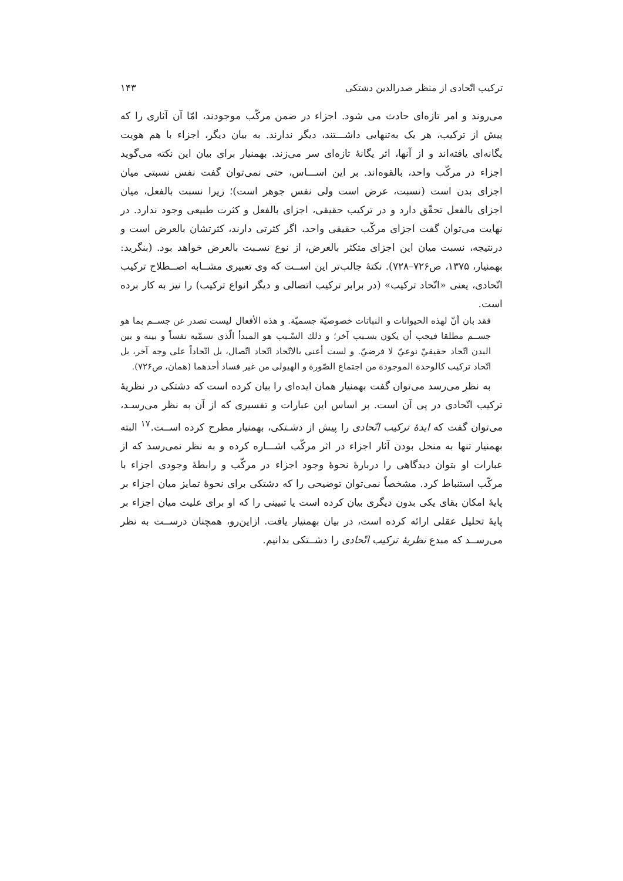ترکیب اتّحادی از منظر صدرالدین دشتکی ۱۴۳
می‌روند و امر تازه‌ای حادث می شود. اجزاء در ضمن مرکّب موجودند، امّا آن آثاری را که پیش از ترکیب، هر یک به‌تنهایی داشـــتند، دیگر ندارند. به بیان دیگر، اجزاء با هم هویت یگانه‌ای یافته‌اند و از آنها، اثر یگانهٔ تازه‌ای سر می‌زند. بهمنیار برای بیان این نکته می‌گوید اجزاء در مرکّب واحد، بالقوه‌اند. بر این اســـاس، حتی نمی‌توان گفت نفس نسبتی میان اجزای بدن است (نسبت، عرض است ولی نفس جوهر است)؛ زیرا نسبت بالفعل، میان اجزای بالفعل تحقّق دارد و در ترکیب حقیقی، اجزای بالفعل و کثرت طبیعی وجود ندارد. در نهایت می‌توان گفت اجزای مرکّب حقیقی واحد، اگر کثرتی دارند، کثرتشان بالعرض است و درنتیجه، نسبت میان این اجزای متکثر بالعرض، از نوع نسـبت بالعرض خواهد بود. (بنگرید: بهمنیار، ۱۳۷۵، ص۷۲۶–۷۲۸). نکتهٔ جالب‌تر این اســت که وی تعبیری مشــابه اصــطلاح ترکیب اتّحادی، یعنی «اتّحاد ترکیب» (در برابر ترکیب اتصالی و دیگر انواع ترکیب) را نیز به کار برده است.
فقد بان أنّ لهذه الحیوانات و النباتات خصوصیّة جسمیّة. و هذه الأفعال لیست تصدر عن جســم بما هو جســم مطلقا فیجب أن یکون بسـبب آخر؛ و ذلك السّـبب هو المبدأ الّذي نسمّیه نفساً و بینه و بین البدن اتّحاد حقیقيّ نوعيّ لا فرضيّ. و لست أعنی بالاتّحاد اتّحاد اتّصال، بل اتّحاداً علی وجه آخر، بل اتّحاد ترکیب کالوحدة الموجودة من اجتماع الصّورة و الهیولی من غیر فساد أحدهما (همان، ص۷۲۶).
به نظر می‌رسد می‌توان گفت بهمنیار همان ایده‌ای را بیان کرده است که دشتکی در نظریهٔ ترکیب اتّحادی در پی آن است. بر اساس این عبارات و تفسیری که از آن به نظر می‌رسـد، می‌توان گفت که ایدهٔ ترکیب اتّحادی را پیش از دشـتکی، بهمنیار مطرح کرده اســت.<sup>۱۷</sup> البته بهمنیار تنها به منحل بودن آثار اجزاء در اثر مرکّب اشـــاره کرده و به نظر نمی‌رسد که از عبارات او بتوان دیدگاهی را دربارهٔ نحوهٔ وجود اجزاء در مرکّب و رابطهٔ وجودی اجزاء با مرکّب استنباط کرد. مشخصاً نمی‌توان توضیحی را که دشتکی برای نحوهٔ تمایز میان اجزاء بر پایهٔ امکان بقای یکی بدون دیگری بیان کرده است یا تبیینی را که او برای علیت میان اجزاء بر پایهٔ تحلیل عقلی ارائه کرده است، در بیان بهمنیار یافت. ازاین‌رو، همچنان درســت به نظر می‌رســد که مبدع نظریهٔ ترکیب اتّحادی را دشــتکی بدانیم.